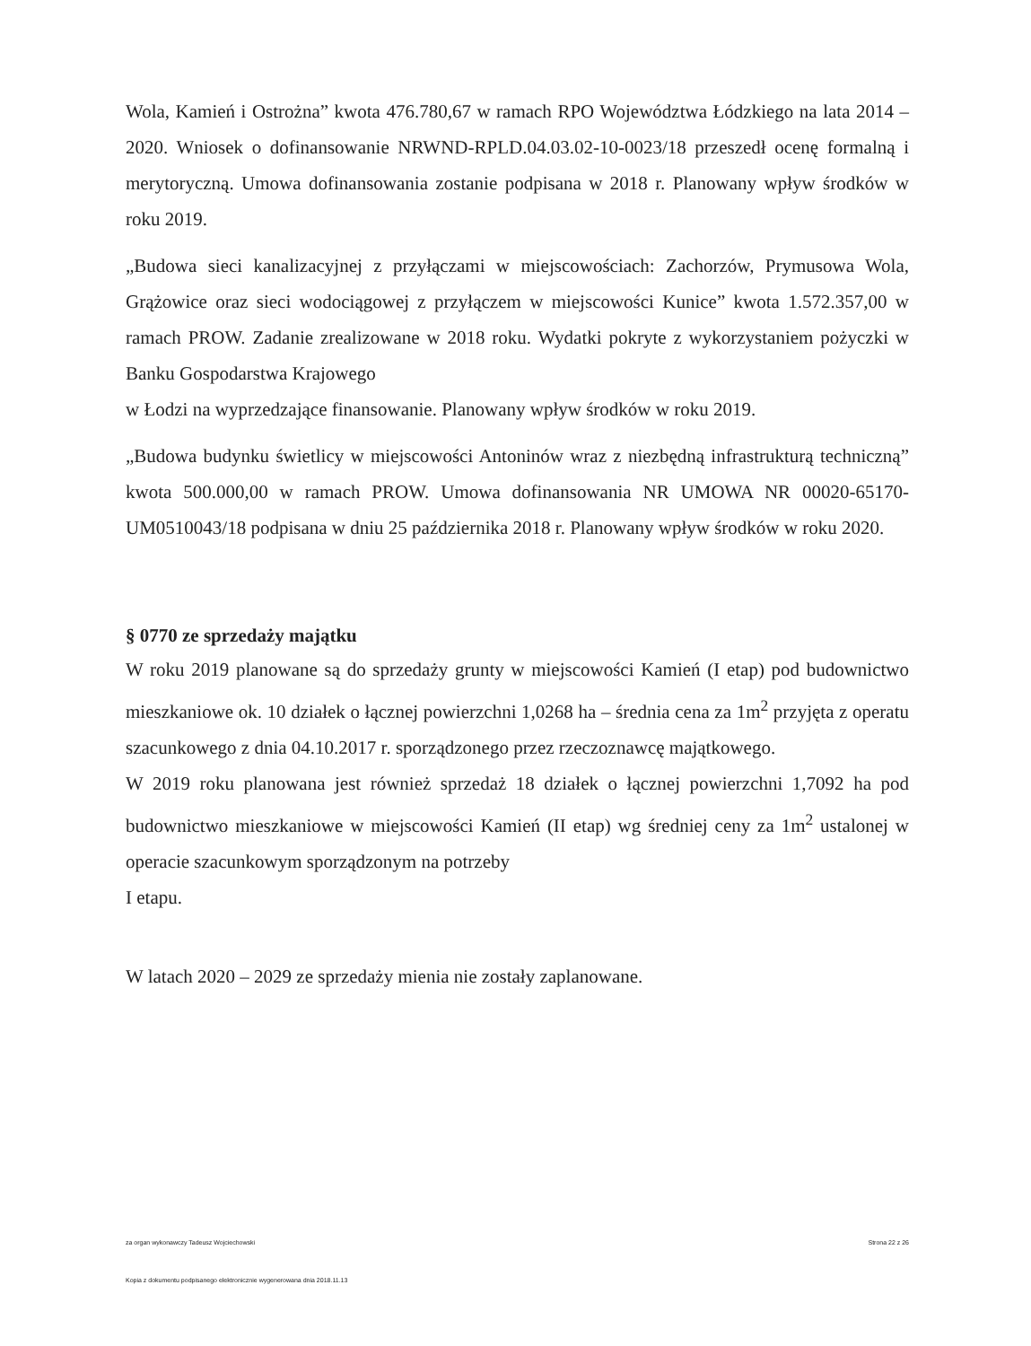Wola, Kamień i Ostrożna” kwota 476.780,67 w ramach RPO Województwa Łódzkiego na lata 2014 – 2020. Wniosek o dofinansowanie NRWND-RPLD.04.03.02-10-0023/18 przeszedł ocenę formalną i merytoryczną. Umowa dofinansowania zostanie podpisana w 2018 r. Planowany wpływ środków w roku 2019.
„Budowa sieci kanalizacyjnej z przyłączami w miejscowościach: Zachorzów, Prymusowa Wola, Grążowice oraz sieci wodociągowej z przyłączem w miejscowości Kunice” kwota 1.572.357,00 w ramach PROW. Zadanie zrealizowane w 2018 roku. Wydatki pokryte z wykorzystaniem pożyczki w Banku Gospodarstwa Krajowego
w Łodzi na wyprzedzające finansowanie. Planowany wpływ środków w roku 2019.
„Budowa budynku świetlicy w miejscowości Antoninów wraz z niezbędną infrastrukturą techniczną” kwota 500.000,00 w ramach PROW. Umowa dofinansowania NR UMOWA NR 00020-65170-UM0510043/18 podpisana w dniu 25 października 2018 r. Planowany wpływ środków w roku 2020.
§ 0770 ze sprzedaży majątku
W roku 2019 planowane są do sprzedaży grunty w miejscowości Kamień (I etap) pod budownictwo mieszkaniowe ok. 10 działek o łącznej powierzchni 1,0268 ha – średnia cena za 1m<sup>2</sup> przyjęta z operatu szacunkowego z dnia 04.10.2017 r. sporządzonego przez rzeczoznawcę majątkowego.
W 2019 roku planowana jest również sprzedaż 18 działek o łącznej powierzchni 1,7092 ha pod budownictwo mieszkaniowe w miejscowości Kamień (II etap) wg średniej ceny za 1m<sup>2</sup> ustalonej w operacie szacunkowym sporządzonym na potrzeby
I etapu.
W latach 2020 – 2029 ze sprzedaży mienia nie zostały zaplanowane.
za organ wykonawczy Tadeusz Wojciechowski Strona 22 z 26
Kopia z dokumentu podpisanego elektronicznie wygenerowana dnia 2018.11.13